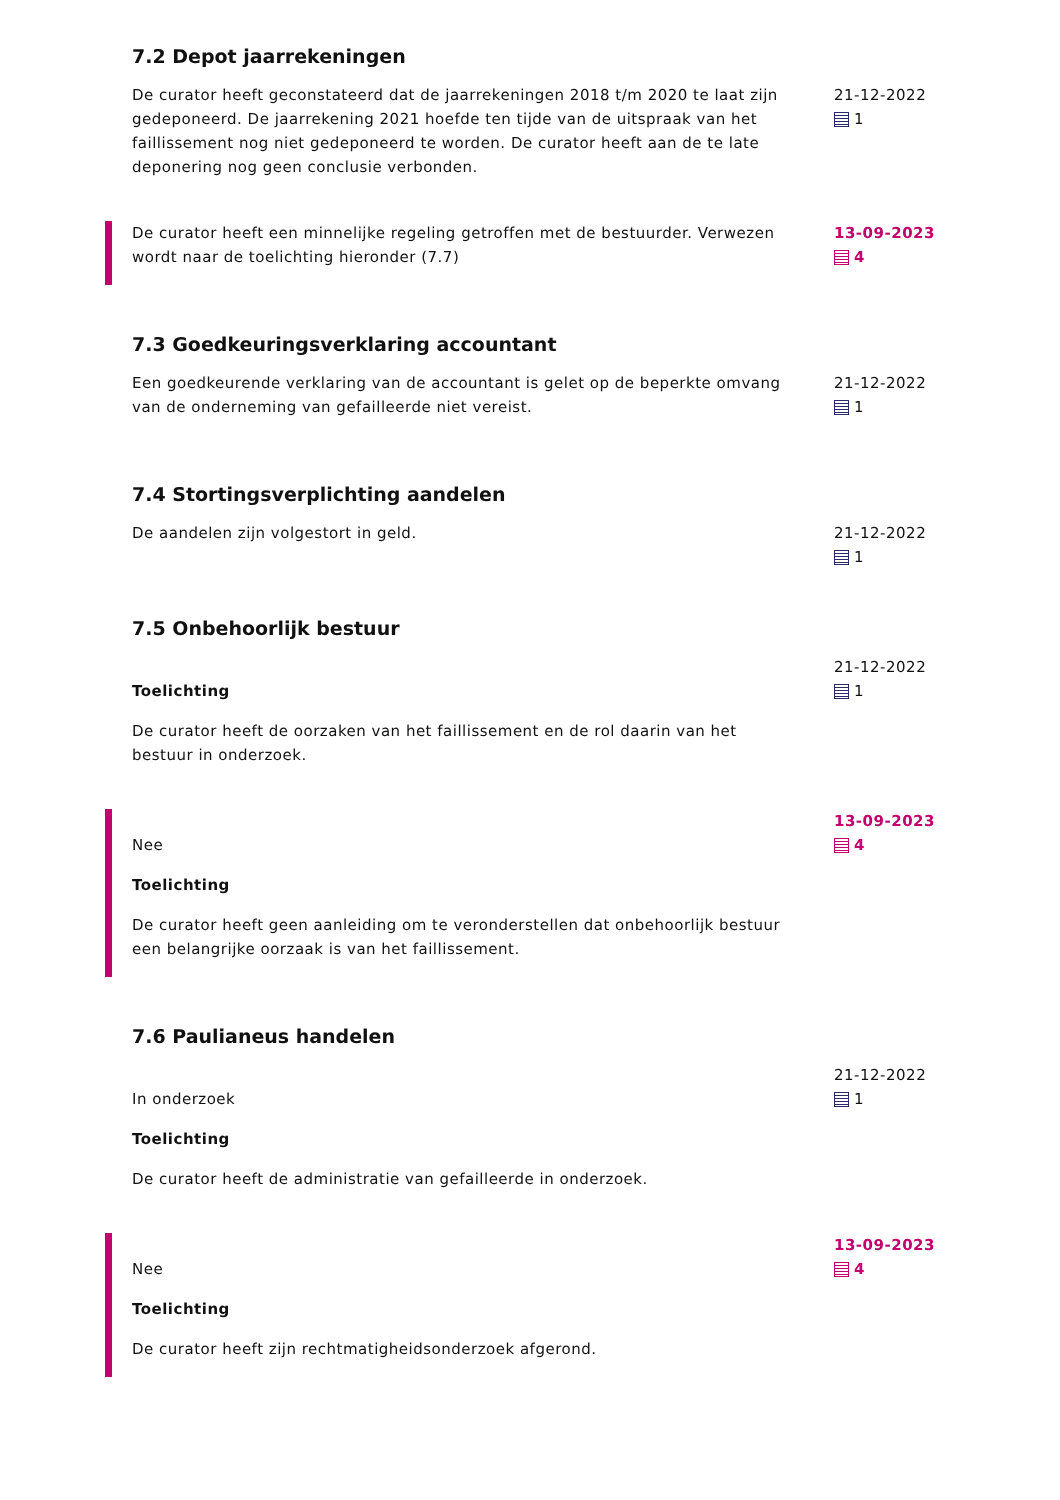7.2 Depot jaarrekeningen
De curator heeft geconstateerd dat de jaarrekeningen 2018 t/m 2020 te laat zijn gedeponeerd. De jaarrekening 2021 hoefde ten tijde van de uitspraak van het faillissement nog niet gedeponeerd te worden. De curator heeft aan de te late deponering nog geen conclusie verbonden.
21-12-2022
1
De curator heeft een minnelijke regeling getroffen met de bestuurder. Verwezen wordt naar de toelichting hieronder (7.7)
13-09-2023
4
7.3 Goedkeuringsverklaring accountant
Een goedkeurende verklaring van de accountant is gelet op de beperkte omvang van de onderneming van gefailleerde niet vereist.
21-12-2022
1
7.4 Stortingsverplichting aandelen
De aandelen zijn volgestort in geld. 21-12-2022
1
7.5 Onbehoorlijk bestuur
Toelichting
De curator heeft de oorzaken van het faillissement en de rol daarin van het bestuur in onderzoek.
21-12-2022
1
Nee
Toelichting
De curator heeft geen aanleiding om te veronderstellen dat onbehoorlijk bestuur een belangrijke oorzaak is van het faillissement.
13-09-2023
4
7.6 Paulianeus handelen
In onderzoek
Toelichting
De curator heeft de administratie van gefailleerde in onderzoek.
21-12-2022
1
Nee
Toelichting
De curator heeft zijn rechtmatigheidsonderzoek afgerond.
13-09-2023
4